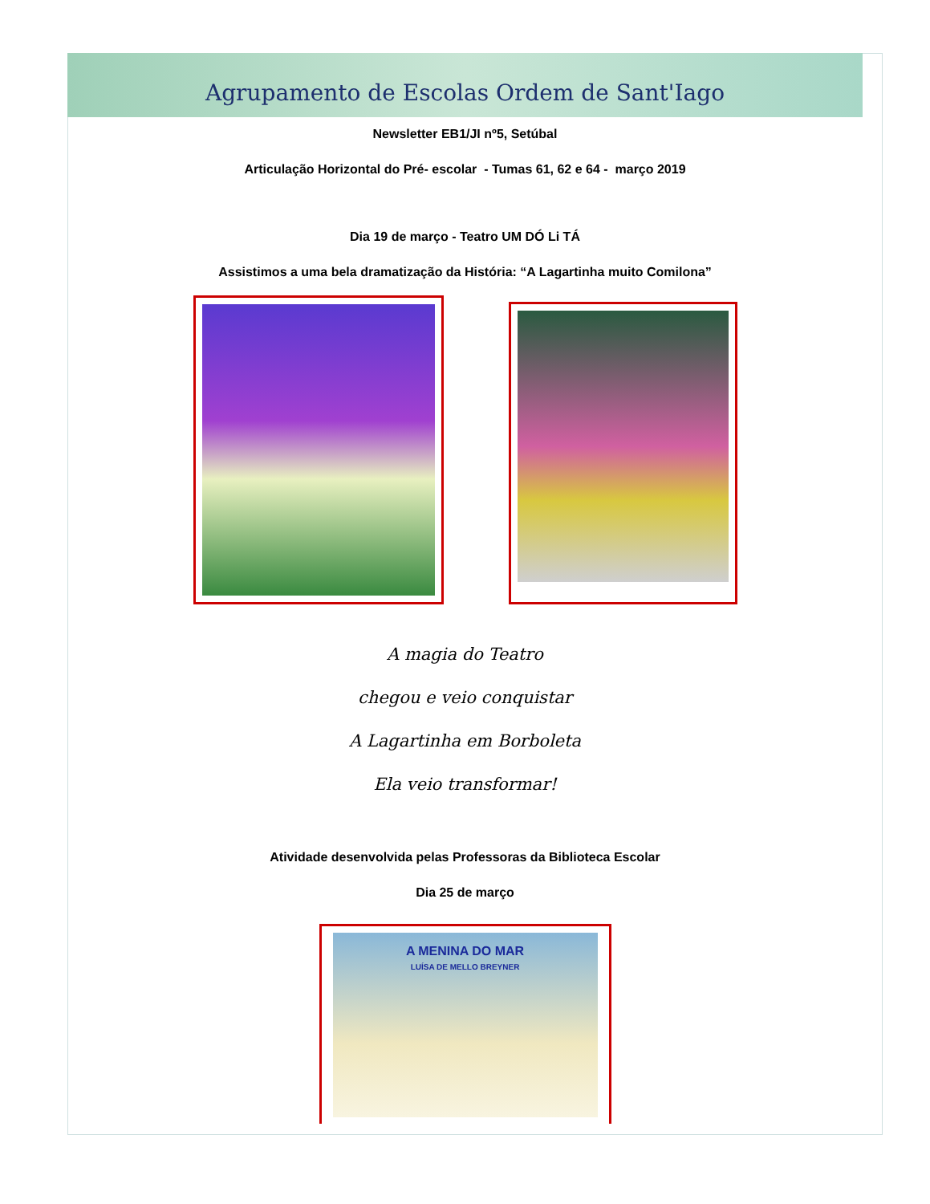Agrupamento de Escolas Ordem de Sant'Iago
Newsletter EB1/JI nº5, Setúbal
Articulação Horizontal do Pré- escolar - Tumas 61, 62 e 64 - março 2019
Dia 19 de março - Teatro UM DÓ Li TÁ
Assistimos a uma bela dramatização da História: “A Lagartinha muito Comilona”
A magia do Teatro
chegou e veio conquistar
A Lagartinha em Borboleta
Ela veio transformar!
Atividade desenvolvida pelas Professoras da Biblioteca Escolar
Dia 25 de março
A MENINA DO MAR
LUÍSA DE MELLO BREYNER